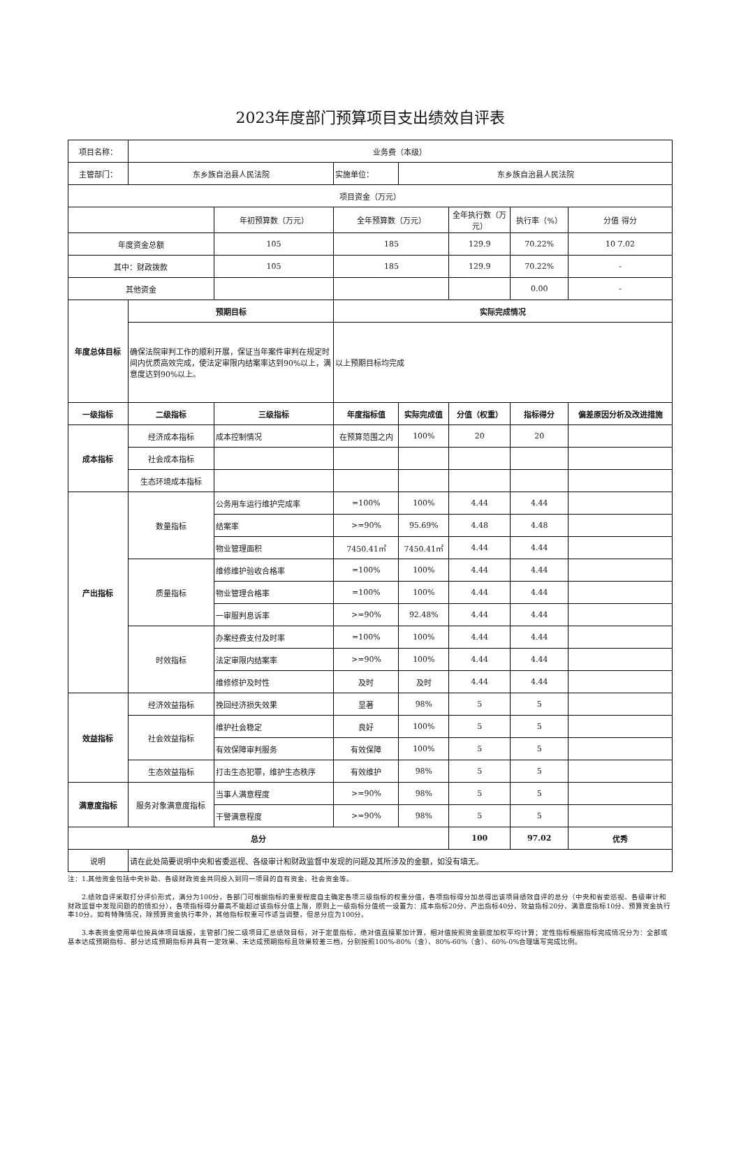2023年度部门预算项目支出绩效自评表
| 项目名称： | 业务费（本级） | | | | | | |
| 主管部门： | 东乡族自治县人民法院 | | 实施单位： | 东乡族自治县人民法院 | | | |
| 项目资金（万元） | | | | | | | |
| | | 年初预算数（万元） | 全年预算数（万元） | | 全年执行数（万元） | 执行率（%） | 分值 得分 |
| 年度资金总额 | | 105 | 185 | | 129.9 | 70.22% | 10 7.02 |
| 其中：财政拨款 | | 105 | 185 | | 129.9 | 70.22% | - |
| 其他资金 | | | | | | 0.00 | - |
| 年度总体目标 | 预期目标 | | 实际完成情况 | | | | |
| | 确保法院审判工作的顺利开展，保证当年案件审判在规定时间内优质高效完成，使法定审限内结案率达到90%以上，满意度达到90%以上。 | | 以上预期目标均完成 | | | | |
| 一级指标 | 二级指标 | 三级指标 | 年度指标值 | 实际完成值 | 分值（权重） | 指标得分 | 偏差原因分析及改进措施 |
| 成本指标 | 经济成本指标 | 成本控制情况 | 在预算范围之内 | 100% | 20 | 20 | |
| | 社会成本指标 | | | | | | |
| | 生态环境成本指标 | | | | | | |
| 产出指标 | 数量指标 | 公务用车运行维护完成率 | =100% | 100% | 4.44 | 4.44 | |
| | | 结案率 | >=90% | 95.69% | 4.48 | 4.48 | |
| | | 物业管理面积 | 7450.41㎡ | 7450.41㎡ | 4.44 | 4.44 | |
| | 质量指标 | 维修维护验收合格率 | =100% | 100% | 4.44 | 4.44 | |
| | | 物业管理合格率 | =100% | 100% | 4.44 | 4.44 | |
| | | 一审服判息诉率 | >=90% | 92.48% | 4.44 | 4.44 | |
| | 时效指标 | 办案经费支付及时率 | =100% | 100% | 4.44 | 4.44 | |
| | | 法定审限内结案率 | >=90% | 100% | 4.44 | 4.44 | |
| | | 维修修护及时性 | 及时 | 及时 | 4.44 | 4.44 | |
| 效益指标 | 经济效益指标 | 挽回经济损失效果 | 显著 | 98% | 5 | 5 | |
| | 社会效益指标 | 维护社会稳定 | 良好 | 100% | 5 | 5 | |
| | | 有效保障审判服务 | 有效保障 | 100% | 5 | 5 | |
| | 生态效益指标 | 打击生态犯罪，维护生态秩序 | 有效维护 | 98% | 5 | 5 | |
| 满意度指标 | 服务对象满意度指标 | 当事人满意程度 | >=90% | 98% | 5 | 5 | |
| | | 干警满意程度 | >=90% | 98% | 5 | 5 | |
| 总分 | | | | | 100 | 97.02 | 优秀 |
| 说明 | 请在此处简要说明中央和省委巡视、各级审计和财政监督中发现的问题及其所涉及的金额，如没有填无。 | | | | | | |
注：1.其他资金包括中央补助、各级财政资金共同投入到同一项目的自有资金、社会资金等。
　　2.绩效自评采取打分评价形式，满分为100分，各部门可根据指标的重要程度自主确定各项三级指标的权重分值，各项指标得分加总得出该项目绩效自评的总分（中央和省委巡视、各级审计和财政监督中发现问题的酌情扣分），各项指标得分最高不能超过该指标分值上限，原则上一级指标分值统一设置为：成本指标20分、产出指标40分、效益指标20分、满意度指标10分、预算资金执行率10分。如有特殊情况，除预算资金执行率外，其他指标权重可作适当调整，但总分应为100分。
　　3.本表资金使用单位按具体项目填报，主管部门按二级项目汇总绩效目标，对于定量指标，绝对值直接累加计算，相对值按照资金额度加权平均计算；定性指标根据指标完成情况分为：全部或基本达成预期指标、部分达成预期指标并具有一定效果、未达成预期指标且效果较差三档，分别按照100%-80%（含）、80%-60%（含）、60%-0%合理填写完成比例。